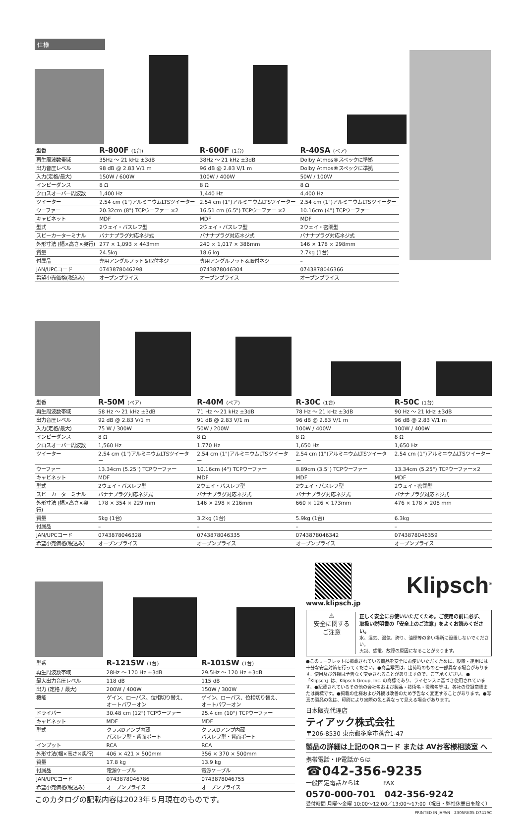仕様
| 型番 | R-800F (1台) | R-600F (1台) | R-40SA (ペア) |
| --- | --- | --- | --- |
| 再生周波数帯域 | 35Hz ～ 21 kHz ±3dB | 38Hz ～ 21 kHz ±3dB | Dolby Atmos®スペックに準拠 |
| 出力音圧レベル | 98 dB @ 2.83 V/1 m | 96 dB @ 2.83 V/1 m | Dolby Atmos®スペックに準拠 |
| 入力(定格/最大) | 150W / 600W | 100W / 400W | 50W / 100W |
| インピーダンス | 8 Ω | 8 Ω | 8 Ω |
| クロスオーバー周波数 | 1,400 Hz | 1,440 Hz | 4,400 Hz |
| ツイーター | 2.54 cm (1")アルミニウムLTSツイーター | 2.54 cm (1")アルミニウムLTSツイーター | 2.54 cm (1")アルミニウムLTSツイーター |
| ウーファー | 20.32cm (8") TCPウーファー ×2 | 16.51 cm (6.5") TCPウーファー ×2 | 10.16cm (4") TCPウーファー |
| キャビネット | MDF | MDF | MDF |
| 型式 | 2ウェイ・バスレフ型 | 2ウェイ・バスレフ型 | 2ウェイ・密閉型 |
| スピーカーターミナル | バナナプラグ対応ネジ式 | バナナプラグ対応ネジ式 | バナナプラグ対応ネジ式 |
| 外形寸法 (幅×高さ×奥行) | 277 × 1,093 × 443mm | 240 × 1,017 × 386mm | 146 × 178 × 298mm |
| 質量 | 24.5kg | 18.6 kg | 2.7kg (1台) |
| 付属品 | 専用アングルフット＆取付ネジ | 専用アングルフット＆取付ネジ | – |
| JAN/UPCコード | 0743878046298 | 0743878046304 | 0743878046366 |
| 希望小売価格(税込み) | オープンプライス | オープンプライス | オープンプライス |
| 型番 | R-50M (ペア) | R-40M (ペア) | R-30C (1台) | R-50C (1台) |
| --- | --- | --- | --- | --- |
| 再生周波数帯域 | 58 Hz ～ 21 kHz ±3dB | 71 Hz ～ 21 kHz ±3dB | 78 Hz ～ 21 kHz ±3dB | 90 Hz ～ 21 kHz ±3dB |
| 出力音圧レベル | 92 dB @ 2.83 V/1 m | 91 dB @ 2.83 V/1 m | 96 dB @ 2.83 V/1 m | 96 dB @ 2.83 V/1 m |
| 入力(定格/最大) | 75 W / 300W | 50W / 200W | 100W / 400W | 100W / 400W |
| インピーダンス | 8 Ω | 8 Ω | 8 Ω | 8 Ω |
| クロスオーバー周波数 | 1,560 Hz | 1,770 Hz | 1,650 Hz | 1,650 Hz |
| ツイーター | 2.54 cm (1")アルミニウムLTSツイーター | 2.54 cm (1")アルミニウムLTSツイーター | 2.54 cm (1")アルミニウムLTSツイーター | 2.54 cm (1")アルミニウムLTSツイーター |
| ウーファー | 13.34cm (5.25") TCPウーファー | 10.16cm (4") TCPウーファー | 8.89cm (3.5") TCPウーファー | 13.34cm (5.25") TCPウーファー×2 |
| キャビネット | MDF | MDF | MDF | MDF |
| 型式 | 2ウェイ・バスレフ型 | 2ウェイ・バスレフ型 | 2ウェイ・バスレフ型 | 2ウェイ・密閉型 |
| スピーカーターミナル | バナナプラグ対応ネジ式 | バナナプラグ対応ネジ式 | バナナプラグ対応ネジ式 | バナナプラグ対応ネジ式 |
| 外形寸法 (幅×高さ×奥行) | 178 × 354 × 229 mm | 146 × 298 × 216mm | 660 × 126 × 173mm | 476 × 178 × 208 mm |
| 質量 | 5kg (1台) | 3.2kg (1台) | 5.9kg (1台) | 6.3kg |
| 付属品 | – | – | – | – |
| JAN/UPCコード | 0743878046328 | 0743878046335 | 0743878046342 | 0743878046359 |
| 希望小売価格(税込み) | オープンプライス | オープンプライス | オープンプライス | オープンプライス |
| 型番 | R-121SW (1台) | R-101SW (1台) |
| --- | --- | --- |
| 再生周波数帯域 | 28Hz ～ 120 Hz ±3dB | 29.5Hz ～ 120 Hz ±3dB |
| 最大出力音圧レベル | 118 dB | 115 dB |
| 出力 (定格 / 最大) | 200W / 400W | 150W / 300W |
| 機能 | ゲイン、ローパス、位相切り替え、 オートパワーオン | ゲイン、ローパス、位相切り替え、 オートパワーオン |
| ドライバー | 30.48 cm (12") TCPウーファー | 25.4 cm (10") TCPウーファー |
| キャビネット | MDF | MDF |
| 型式 | クラスDアンプ内蔵 バスレフ型・背面ポート | クラスDアンプ内蔵 バスレフ型・背面ポート |
| インプット | RCA | RCA |
| 外形寸法(幅×高さ×奥行) | 406 × 421 × 500mm | 356 × 370 × 500mm |
| 質量 | 17.8 kg | 13.9 kg |
| 付属品 | 電源ケーブル | 電源ケーブル |
| JAN/UPCコード | 0743878046786 | 0743878046755 |
| 希望小売価格(税込み) | オープンプライス | オープンプライス |
このカタログの記載内容は2023年５月現在のものです。
www.klipsch.jp
Klipsch<sup>®</sup>
⚠
安全に関する
ご注意
正しく安全にお使いいただくため。ご使用の前に必ず、
取扱い説明書の「安全上のご注意」をよくお読みください。
水、湿気、湯気、誇り、油煙等の多い場所に設置しないでください。
火災、感電、故障の原因になることがあります。
●このリーフレットに掲載されている商品を安全にお使いいただくために、設置・運用には十分な安全対策を行ってください。●商品写真は、出荷時のものと一部異なる場合があります。使用及び外観は予告なく変更されることがありますので、ご了承ください。●「Klipsch」は、Klipsch Group, Inc. の商標であり、ライセンスに基づき使用されています。●記載されているその他の会社名および製品・技術名・役務名等は、各社の登録商標または商標です。●掲載の仕様および外観は改善のため予告なく変更することがあります。●写真の製品の色は、印刷により実際の色と異なって見える場合があります。
日本販売代理店
ティアック株式会社
〒206-8530 東京都多摩市落合1-47
製品の詳細は上記のQRコード または AVお客様相談室 へ
携帯電話・IP電話からは
☎042-356-9235
一般固定電話からは　　　　FAX
0570-000-701　042-356-9242
受付時間 月曜～金曜 10:00～12:00／13:00～17:00（祝日・弊社休業日を除く）
PRINTED IN JAPAN　2305RK05 D7419C